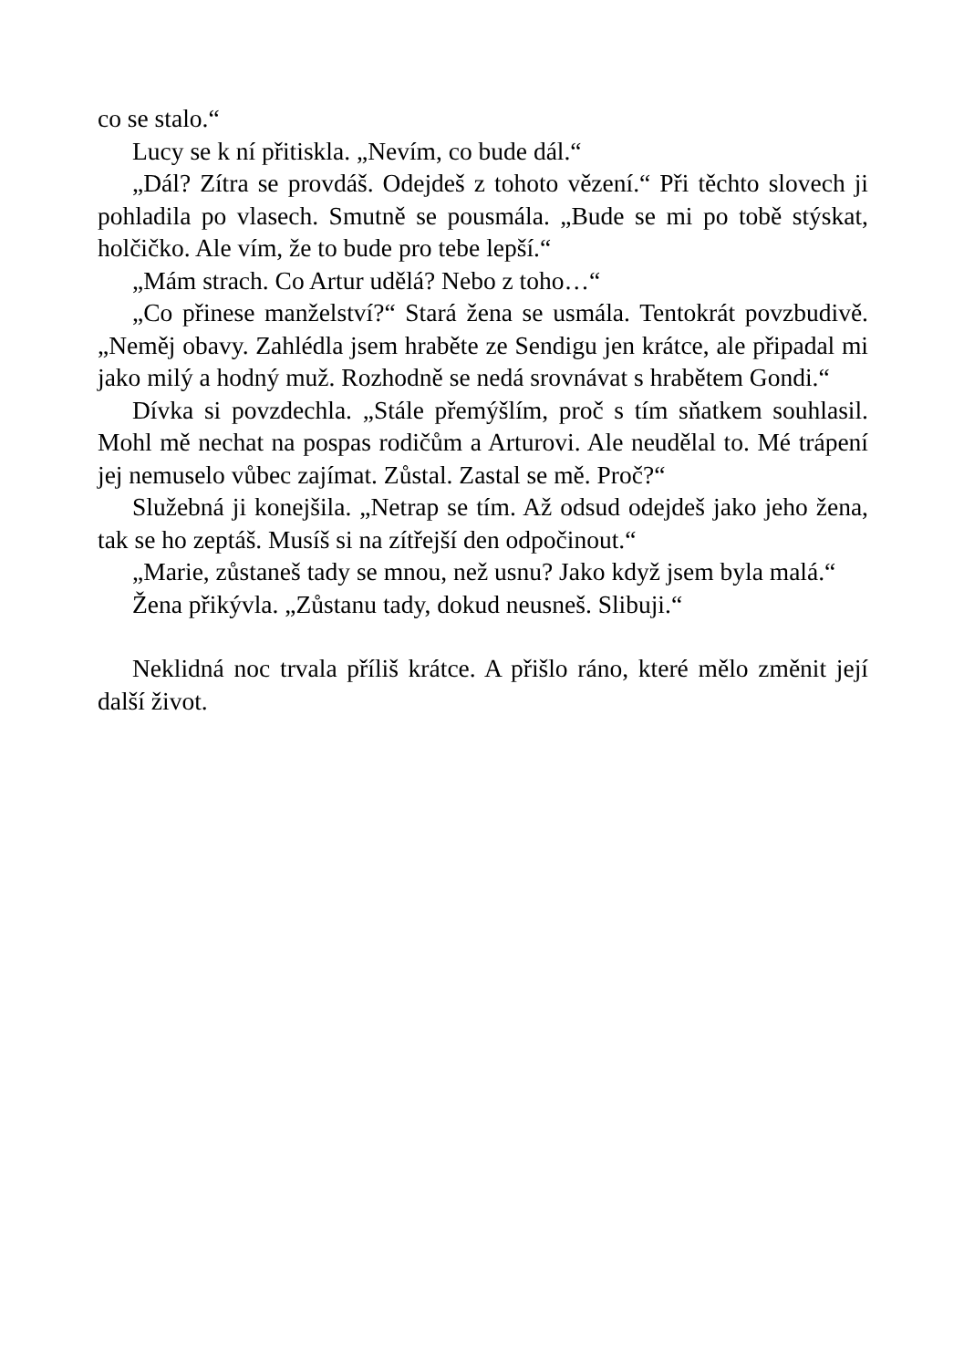co se stalo.“
Lucy se k ní přitiskla. „Nevím, co bude dál.“
„Dál? Zítra se provdáš. Odejdeš z tohoto vězení.“ Při těchto slovech ji pohladila po vlasech. Smutně se pousmála. „Bude se mi po tobě stýskat, holčičko. Ale vím, že to bude pro tebe lepší.“
„Mám strach. Co Artur udělá? Nebo z toho…“
„Co přinese manželství?“ Stará žena se usmála. Tentokrát povzbudivě. „Neměj obavy. Zahlédla jsem hraběte ze Sendigu jen krátce, ale připadal mi jako milý a hodný muž. Rozhodně se nedá srovnávat s hrabětem Gondi.“
Dívka si povzdechla. „Stále přemýšlím, proč s tím sňatkem souhlasil. Mohl mě nechat na pospas rodičům a Arturovi. Ale neudělal to. Mé trápení jej nemuselo vůbec zajímat. Zůstal. Zastal se mě. Proč?“
Služebná ji konejšila. „Netrap se tím. Až odsud odejdeš jako jeho žena, tak se ho zeptáš. Musíš si na zítřejší den odpočinout.“
„Marie, zůstaneš tady se mnou, než usnu? Jako když jsem byla malá.“
Žena přikývla. „Zůstanu tady, dokud neusneš. Slibuji.“
Neklidná noc trvala příliš krátce. A přišlo ráno, které mělo změnit její další život.